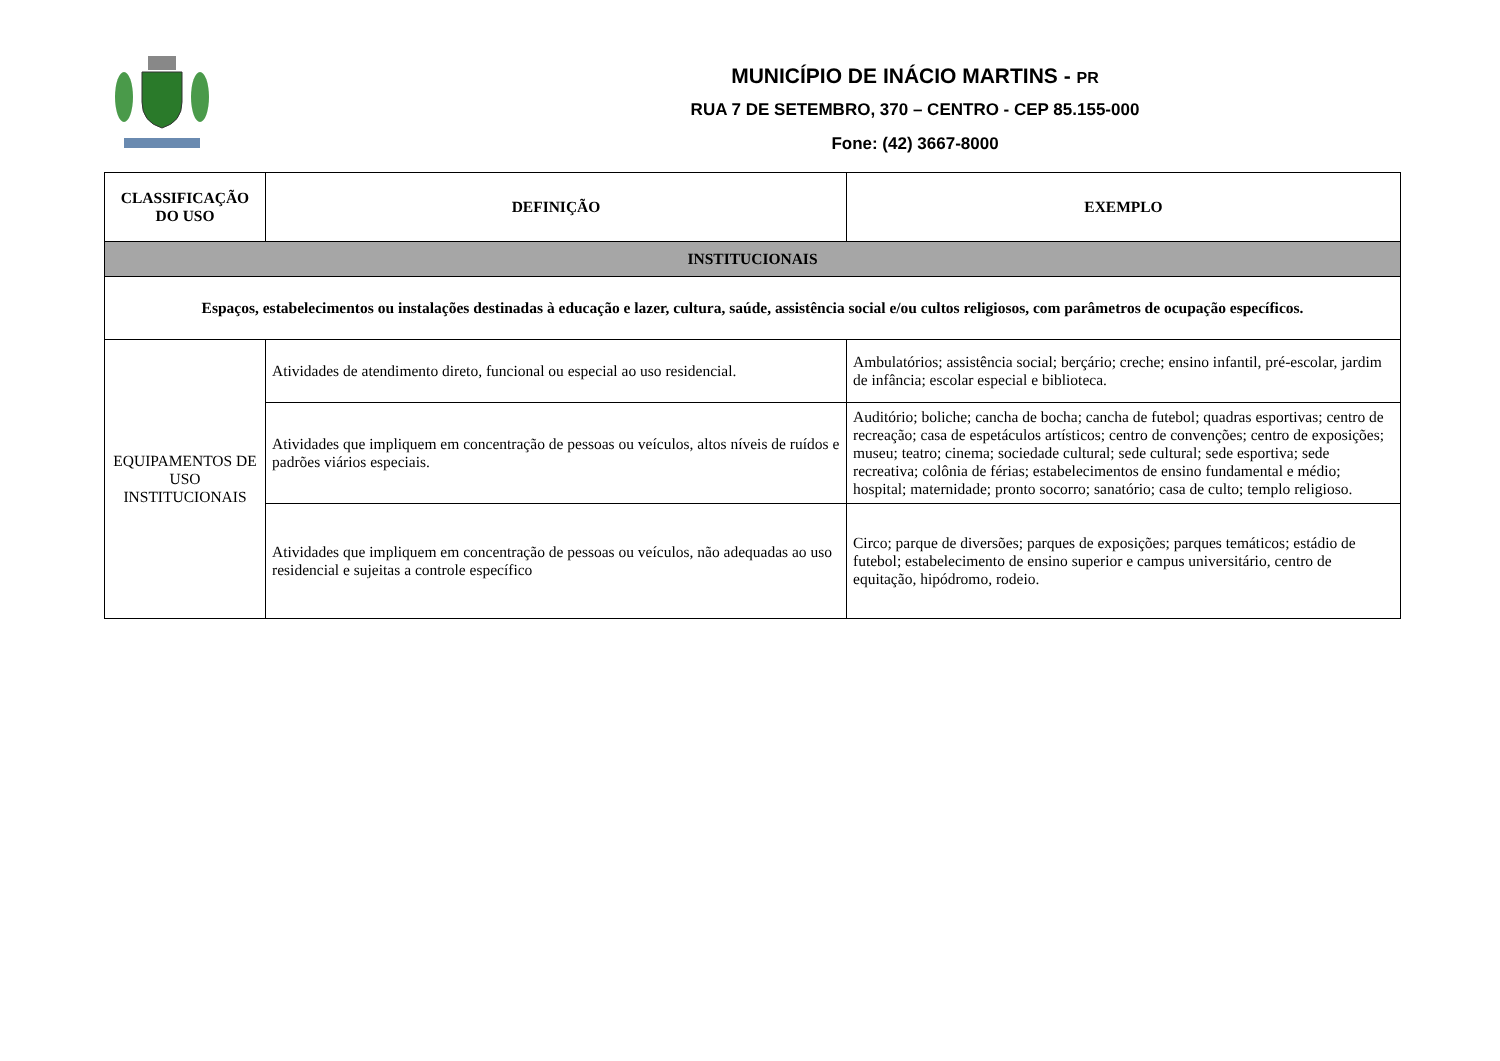MUNICÍPIO DE INÁCIO MARTINS - PR
RUA 7 DE SETEMBRO, 370 – CENTRO - CEP 85.155-000
Fone: (42) 3667-8000
| CLASSIFICAÇÃO DO USO | DEFINIÇÃO | EXEMPLO |
| --- | --- | --- |
| INSTITUCIONAIS | | |
| Espaços, estabelecimentos ou instalações destinadas à educação e lazer, cultura, saúde, assistência social e/ou cultos religiosos, com parâmetros de ocupação específicos. | | |
| EQUIPAMENTOS DE USO INSTITUCIONAIS | Atividades de atendimento direto, funcional ou especial ao uso residencial. | Ambulatórios; assistência social; berçário; creche; ensino infantil, pré-escolar, jardim de infância; escolar especial e biblioteca. |
| | Atividades que impliquem em concentração de pessoas ou veículos, altos níveis de ruídos e padrões viários especiais. | Auditório; boliche; cancha de bocha; cancha de futebol; quadras esportivas; centro de recreação; casa de espetáculos artísticos; centro de convenções; centro de exposições; museu; teatro; cinema; sociedade cultural; sede cultural; sede esportiva; sede recreativa; colônia de férias; estabelecimentos de ensino fundamental e médio; hospital; maternidade; pronto socorro; sanatório; casa de culto; templo religioso. |
| | Atividades que impliquem em concentração de pessoas ou veículos, não adequadas ao uso residencial e sujeitas a controle específico | Circo; parque de diversões; parques de exposições; parques temáticos; estádio de futebol; estabelecimento de ensino superior e campus universitário, centro de equitação, hipódromo, rodeio. |